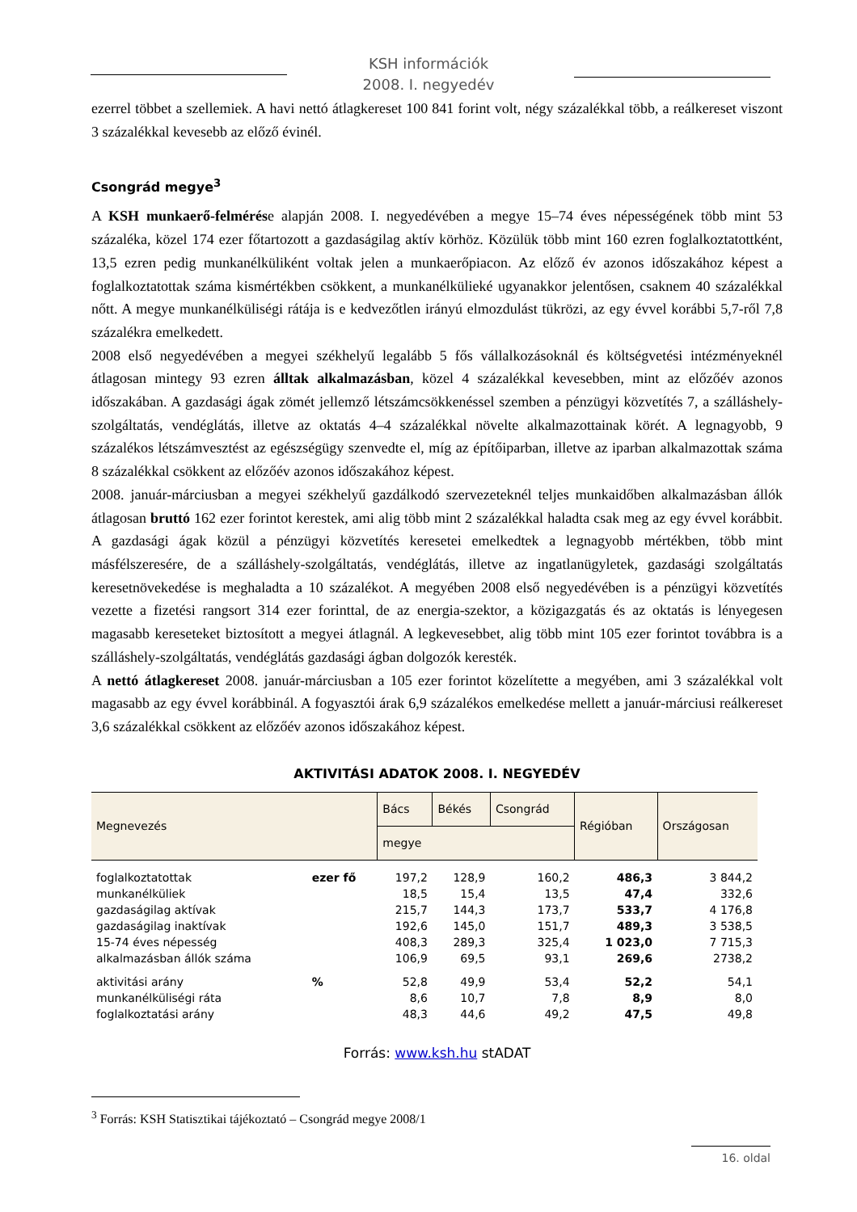KSH információk
2008. I. negyedév
ezerrel többet a szellemiek. A havi nettó átlagkereset 100 841 forint volt, négy százalékkal több, a reálkereset viszont 3 százalékkal kevesebb az előző évinél.
Csongrád megye<sup>3</sup>
A KSH munkaerő-felmérése alapján 2008. I. negyedévében a megye 15–74 éves népességének több mint 53 százaléka, közel 174 ezer főtartozott a gazdaságilag aktív körhöz. Közülük több mint 160 ezren foglalkoztatottként, 13,5 ezren pedig munkanélküliként voltak jelen a munkaerőpiacon. Az előző év azonos időszakához képest a foglalkoztatottak száma kismértékben csökkent, a munkanélkülieké ugyanakkor jelentősen, csaknem 40 százalékkal nőtt. A megye munkanélküliségi rátája is e kedvezőtlen irányú elmozdulást tükrözi, az egy évvel korábbi 5,7-ről 7,8 százalékra emelkedett.
2008 első negyedévében a megyei székhelyű legalább 5 fős vállalkozásoknál és költségvetési intézményeknél átlagosan mintegy 93 ezren álltak alkalmazásban, közel 4 százalékkal kevesebben, mint az előzőév azonos időszakában. A gazdasági ágak zömét jellemző létszámcsökkenéssel szemben a pénzügyi közvetítés 7, a szálláshely-szolgáltatás, vendéglátás, illetve az oktatás 4–4 százalékkal növelte alkalmazottainak körét. A legnagyobb, 9 százalékos létszámvesztést az egészségügy szenvedte el, míg az építőiparban, illetve az iparban alkalmazottak száma 8 százalékkal csökkent az előzőév azonos időszakához képest.
2008. január-márciusban a megyei székhelyű gazdálkodó szervezeteknél teljes munkaidőben alkalmazásban állók átlagosan bruttó 162 ezer forintot kerestek, ami alig több mint 2 százalékkal haladta csak meg az egy évvel korábbit. A gazdasági ágak közül a pénzügyi közvetítés keresetei emelkedtek a legnagyobb mértékben, több mint másfélszeresére, de a szálláshely-szolgáltatás, vendéglátás, illetve az ingatlanügyletek, gazdasági szolgáltatás keresetnövekedése is meghaladta a 10 százalékot. A megyében 2008 első negyedévében is a pénzügyi közvetítés vezette a fizetési rangsort 314 ezer forinttal, de az energia-szektor, a közigazgatás és az oktatás is lényegesen magasabb kereseteket biztosított a megyei átlagnál. A legkevesebbet, alig több mint 105 ezer forintot továbbra is a szálláshely-szolgáltatás, vendéglátás gazdasági ágban dolgozók keresték.
A nettó átlagkereset 2008. január-márciusban a 105 ezer forintot közelítette a megyében, ami 3 százalékkal volt magasabb az egy évvel korábbinál. A fogyasztói árak 6,9 százalékos emelkedése mellett a január-márciusi reálkereset 3,6 százalékkal csökkent az előzőév azonos időszakához képest.
AKTIVITÁSI ADATOK 2008. I. NEGYEDÉV
| Megnevezés | | Bács | Békés | Csongrád | Régióban | Országosan |
| --- | --- | --- | --- | --- | --- | --- |
| | | megye | | | | |
| foglalkoztatottak | ezer fő | 197,2 | 128,9 | 160,2 | 486,3 | 3 844,2 |
| munkanélküliek | | 18,5 | 15,4 | 13,5 | 47,4 | 332,6 |
| gazdaságilag aktívak | | 215,7 | 144,3 | 173,7 | 533,7 | 4 176,8 |
| gazdaságilag inaktívak | | 192,6 | 145,0 | 151,7 | 489,3 | 3 538,5 |
| 15-74 éves népesség | | 408,3 | 289,3 | 325,4 | 1 023,0 | 7 715,3 |
| alkalmazásban állók száma | | 106,9 | 69,5 | 93,1 | 269,6 | 2738,2 |
| aktivitási arány | % | 52,8 | 49,9 | 53,4 | 52,2 | 54,1 |
| munkanélküliségi ráta | | 8,6 | 10,7 | 7,8 | 8,9 | 8,0 |
| foglalkoztatási arány | | 48,3 | 44,6 | 49,2 | 47,5 | 49,8 |
Forrás: www.ksh.hu stADAT
<sup>3</sup> Forrás: KSH Statisztikai tájékoztató – Csongrád megye 2008/1
16. oldal